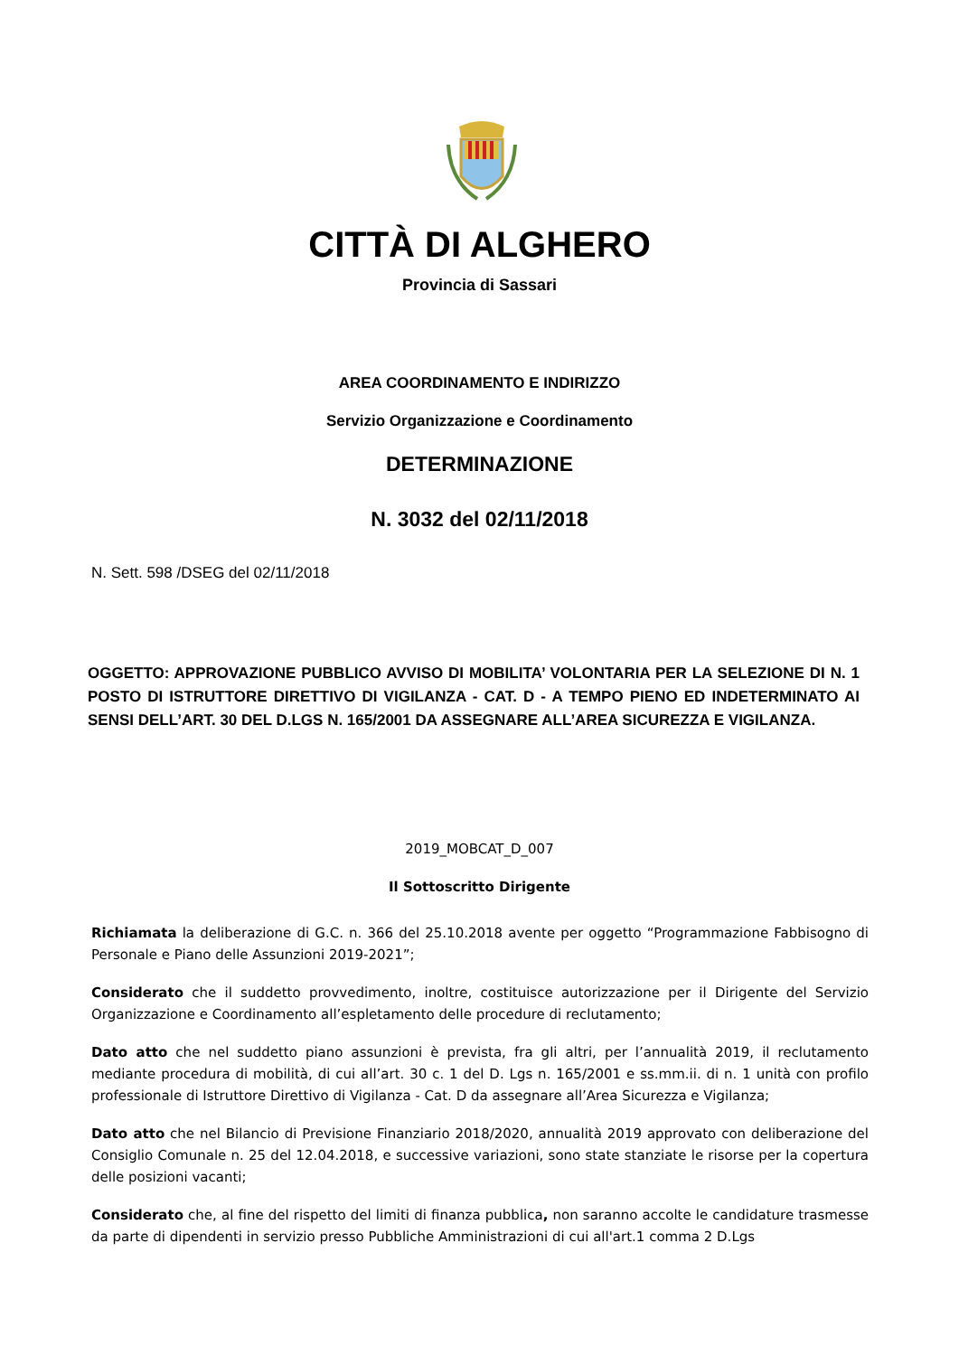CITTÀ DI ALGHERO
Provincia di Sassari
AREA COORDINAMENTO E INDIRIZZO
Servizio Organizzazione e Coordinamento
DETERMINAZIONE
N. 3032 del 02/11/2018
N. Sett. 598 /DSEG del 02/11/2018
OGGETTO: APPROVAZIONE PUBBLICO AVVISO DI MOBILITA’ VOLONTARIA PER LA SELEZIONE DI N. 1 POSTO DI ISTRUTTORE DIRETTIVO DI VIGILANZA - CAT. D - A TEMPO PIENO ED INDETERMINATO AI SENSI DELL’ART. 30 DEL D.LGS N. 165/2001 DA ASSEGNARE ALL’AREA SICUREZZA E VIGILANZA.
2019_MOBCAT_D_007
Il Sottoscritto Dirigente
Richiamata la deliberazione di G.C. n. 366 del 25.10.2018 avente per oggetto “Programmazione Fabbisogno di Personale e Piano delle Assunzioni 2019-2021”;
Considerato che il suddetto provvedimento, inoltre, costituisce autorizzazione per il Dirigente del Servizio Organizzazione e Coordinamento all’espletamento delle procedure di reclutamento;
Dato atto che nel suddetto piano assunzioni è prevista, fra gli altri, per l’annualità 2019, il reclutamento mediante procedura di mobilità, di cui all’art. 30 c. 1 del D. Lgs n. 165/2001 e ss.mm.ii. di n. 1 unità con profilo professionale di Istruttore Direttivo di Vigilanza - Cat. D da assegnare all’Area Sicurezza e Vigilanza;
Dato atto che nel Bilancio di Previsione Finanziario 2018/2020, annualità 2019 approvato con deliberazione del Consiglio Comunale n. 25 del 12.04.2018, e successive variazioni, sono state stanziate le risorse per la copertura delle posizioni vacanti;
Considerato che, al fine del rispetto del limiti di finanza pubblica, non saranno accolte le candidature trasmesse da parte di dipendenti in servizio presso Pubbliche Amministrazioni di cui all'art.1 comma 2 D.Lgs